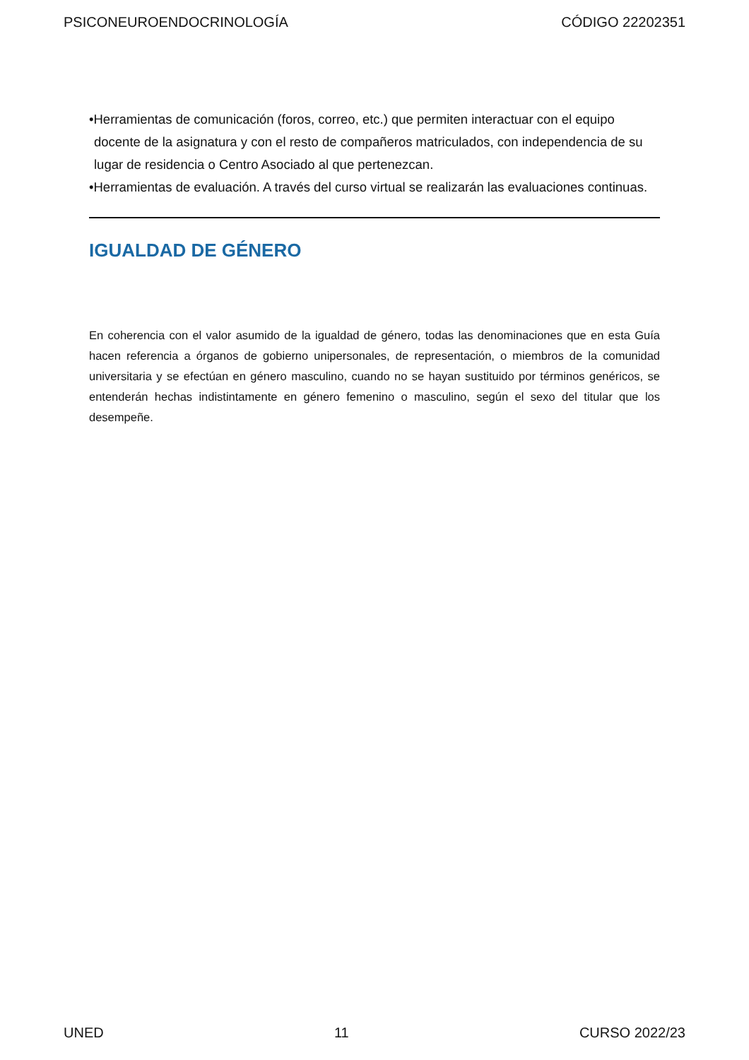PSICONEUROENDOCRINOLOGÍA CÓDIGO 22202351
•Herramientas de comunicación (foros, correo, etc.) que permiten interactuar con el equipo docente de la asignatura y con el resto de compañeros matriculados, con independencia de su lugar de residencia o Centro Asociado al que pertenezcan.
•Herramientas de evaluación. A través del curso virtual se realizarán las evaluaciones continuas.
IGUALDAD DE GÉNERO
En coherencia con el valor asumido de la igualdad de género, todas las denominaciones que en esta Guía hacen referencia a órganos de gobierno unipersonales, de representación, o miembros de la comunidad universitaria y se efectúan en género masculino, cuando no se hayan sustituido por términos genéricos, se entenderán hechas indistintamente en género femenino o masculino, según el sexo del titular que los desempeñe.
UNED 11 CURSO 2022/23